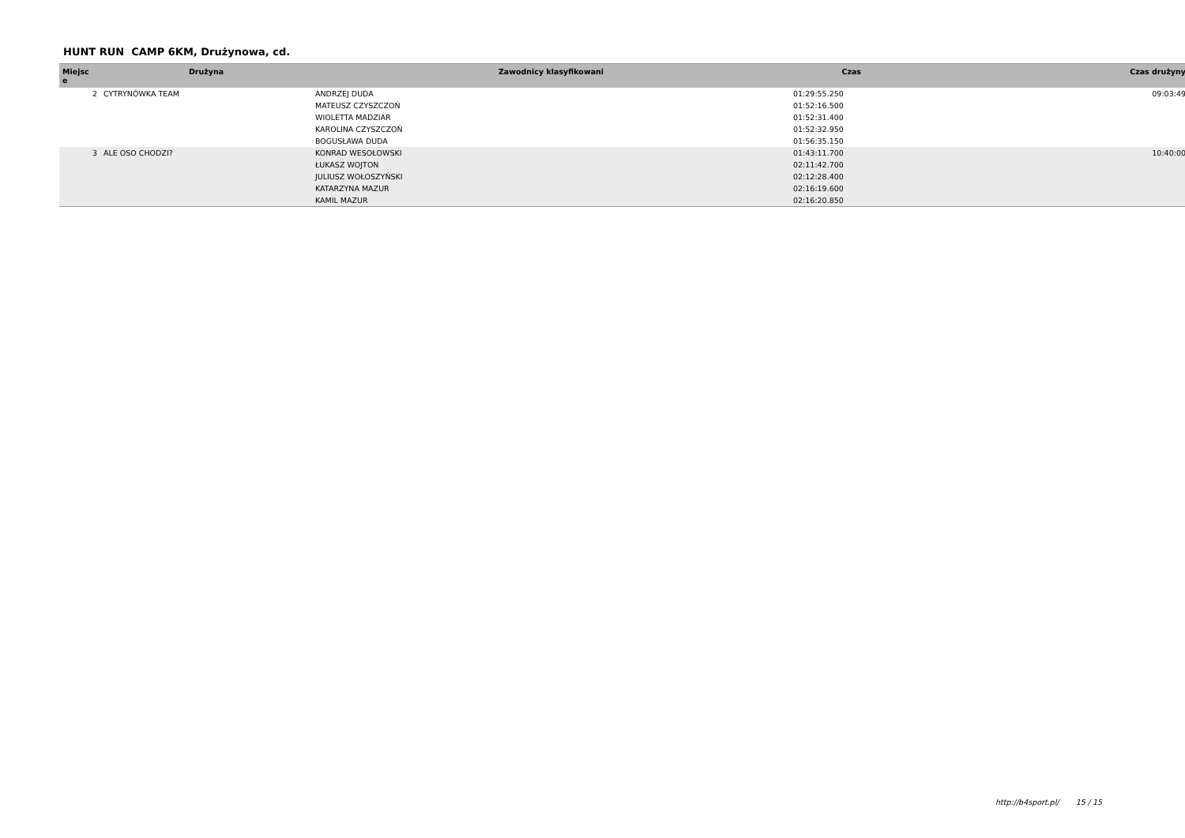HUNT RUN CAMP 6KM, Drużynowa, cd.
| Miejsc e | Drużyna | Zawodnicy klasyfikowani | Czas | Czas drużyny |
| --- | --- | --- | --- | --- |
| 2 | CYTRYNÓWKA TEAM | ANDRZEJ DUDA | 01:29:55.250 | 09:03:49 |
| | | MATEUSZ CZYSZCZOŃ | 01:52:16.500 | |
| | | WIOLETTA MADZIAR | 01:52:31.400 | |
| | | KAROLINA CZYSZCZOŃ | 01:52:32.950 | |
| | | BOGUSŁAWA DUDA | 01:56:35.150 | |
| 3 | ALE OSO CHODZI? | KONRAD WESOŁOWSKI | 01:43:11.700 | 10:40:00 |
| | | ŁUKASZ WOJTON | 02:11:42.700 | |
| | | JULIUSZ WOŁOSZYŃSKI | 02:12:28.400 | |
| | | KATARZYNA MAZUR | 02:16:19.600 | |
| | | KAMIL MAZUR | 02:16:20.850 | |
http://b4sport.pl/ 15 / 15